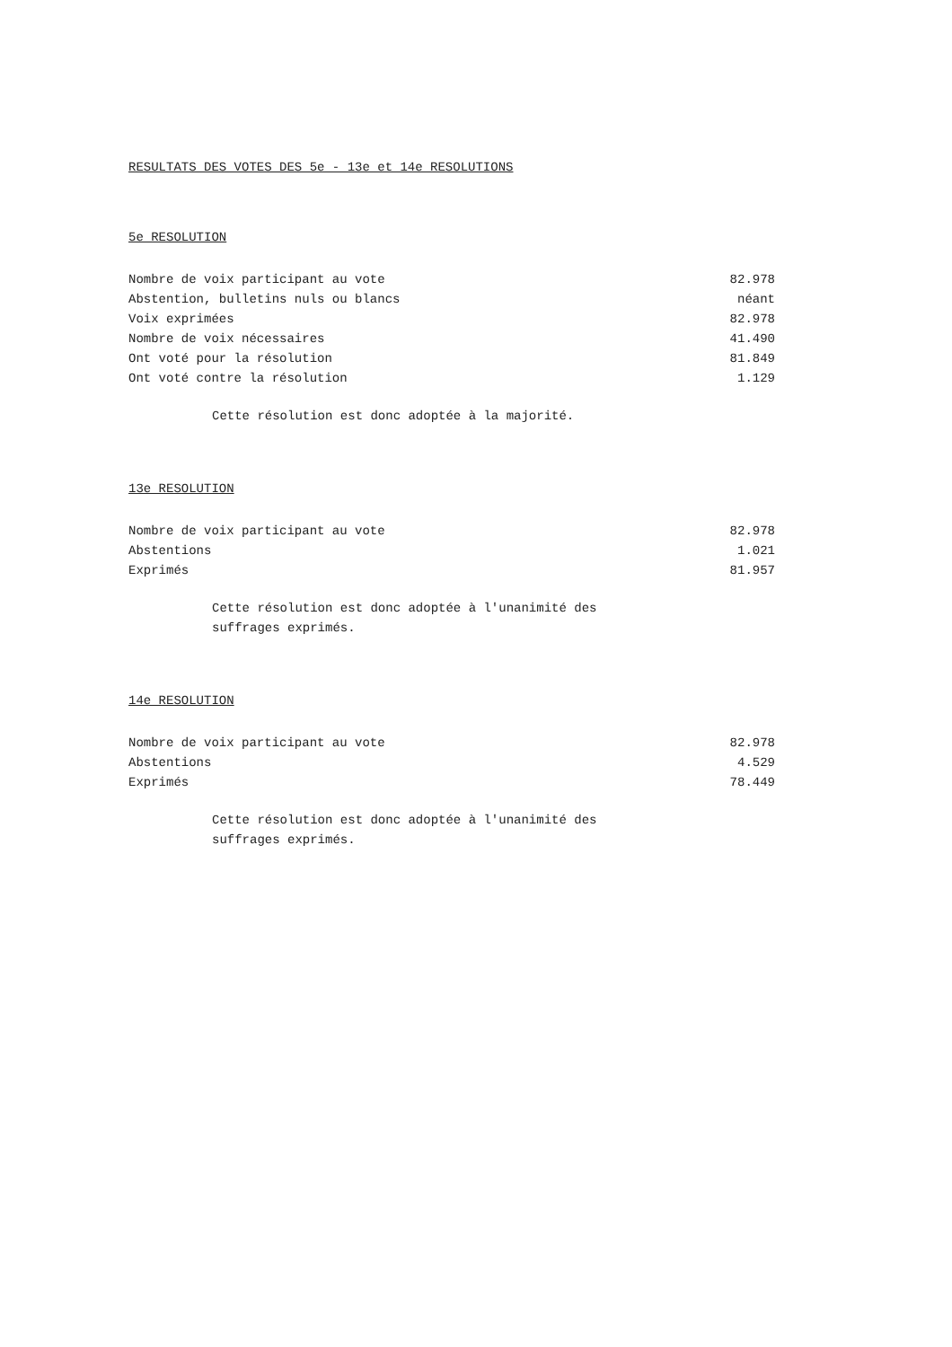RESULTATS DES VOTES DES 5e - 13e et 14e RESOLUTIONS
5e RESOLUTION
| Nombre de voix participant au vote | 82.978 |
| Abstention, bulletins nuls ou blancs | néant |
| Voix exprimées | 82.978 |
| Nombre de voix nécessaires | 41.490 |
| Ont voté pour la résolution | 81.849 |
| Ont voté contre la résolution | 1.129 |
Cette résolution est donc adoptée à la majorité.
13e RESOLUTION
| Nombre de voix participant au vote | 82.978 |
| Abstentions | 1.021 |
| Exprimés | 81.957 |
Cette résolution est donc adoptée à l'unanimité des suffrages exprimés.
14e RESOLUTION
| Nombre de voix participant au vote | 82.978 |
| Abstentions | 4.529 |
| Exprimés | 78.449 |
Cette résolution est donc adoptée à l'unanimité des suffrages exprimés.